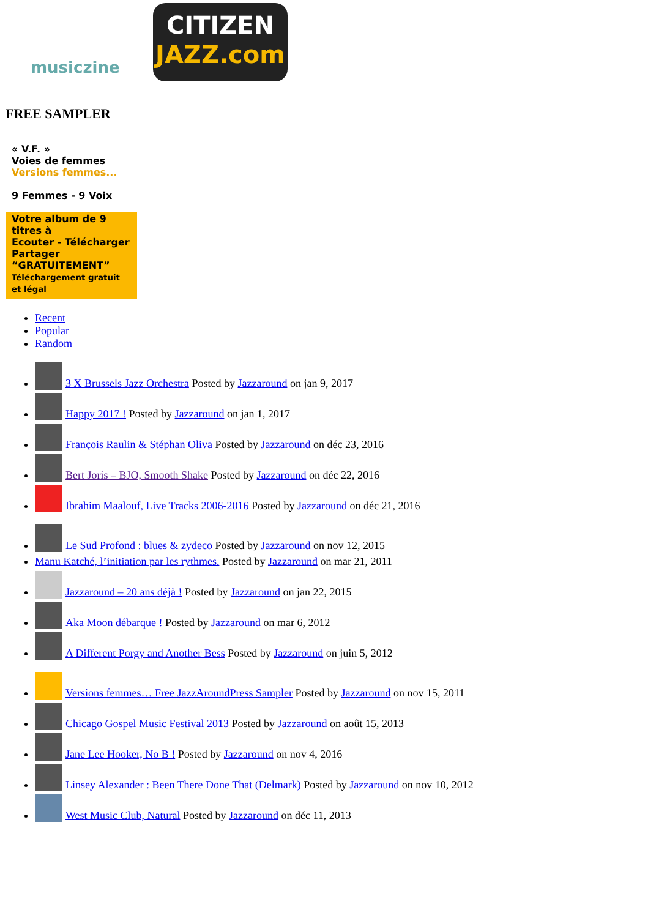musiczine
CITIZEN
JAZZ.com
FREE SAMPLER
« V.F. »
Voies de femmes
Versions femmes...
9 Femmes - 9 Voix
Votre album de 9 titres à
Ecouter - Télécharger Partager “GRATUITEMENT”
Téléchargement gratuit et légal
Recent
Popular
Random
3 X Brussels Jazz Orchestra Posted by Jazzaround on jan 9, 2017
Happy 2017 ! Posted by Jazzaround on jan 1, 2017
François Raulin & Stéphan Oliva Posted by Jazzaround on déc 23, 2016
Bert Joris – BJO, Smooth Shake Posted by Jazzaround on déc 22, 2016
Ibrahim Maalouf, Live Tracks 2006-2016 Posted by Jazzaround on déc 21, 2016
Le Sud Profond : blues & zydeco Posted by Jazzaround on nov 12, 2015
Manu Katché, l’initiation par les rythmes. Posted by Jazzaround on mar 21, 2011
Jazzaround – 20 ans déjà ! Posted by Jazzaround on jan 22, 2015
Aka Moon débarque ! Posted by Jazzaround on mar 6, 2012
A Different Porgy and Another Bess Posted by Jazzaround on juin 5, 2012
Versions femmes… Free JazzAroundPress Sampler Posted by Jazzaround on nov 15, 2011
Chicago Gospel Music Festival 2013 Posted by Jazzaround on août 15, 2013
Jane Lee Hooker, No B ! Posted by Jazzaround on nov 4, 2016
Linsey Alexander : Been There Done That (Delmark) Posted by Jazzaround on nov 10, 2012
West Music Club, Natural Posted by Jazzaround on déc 11, 2013